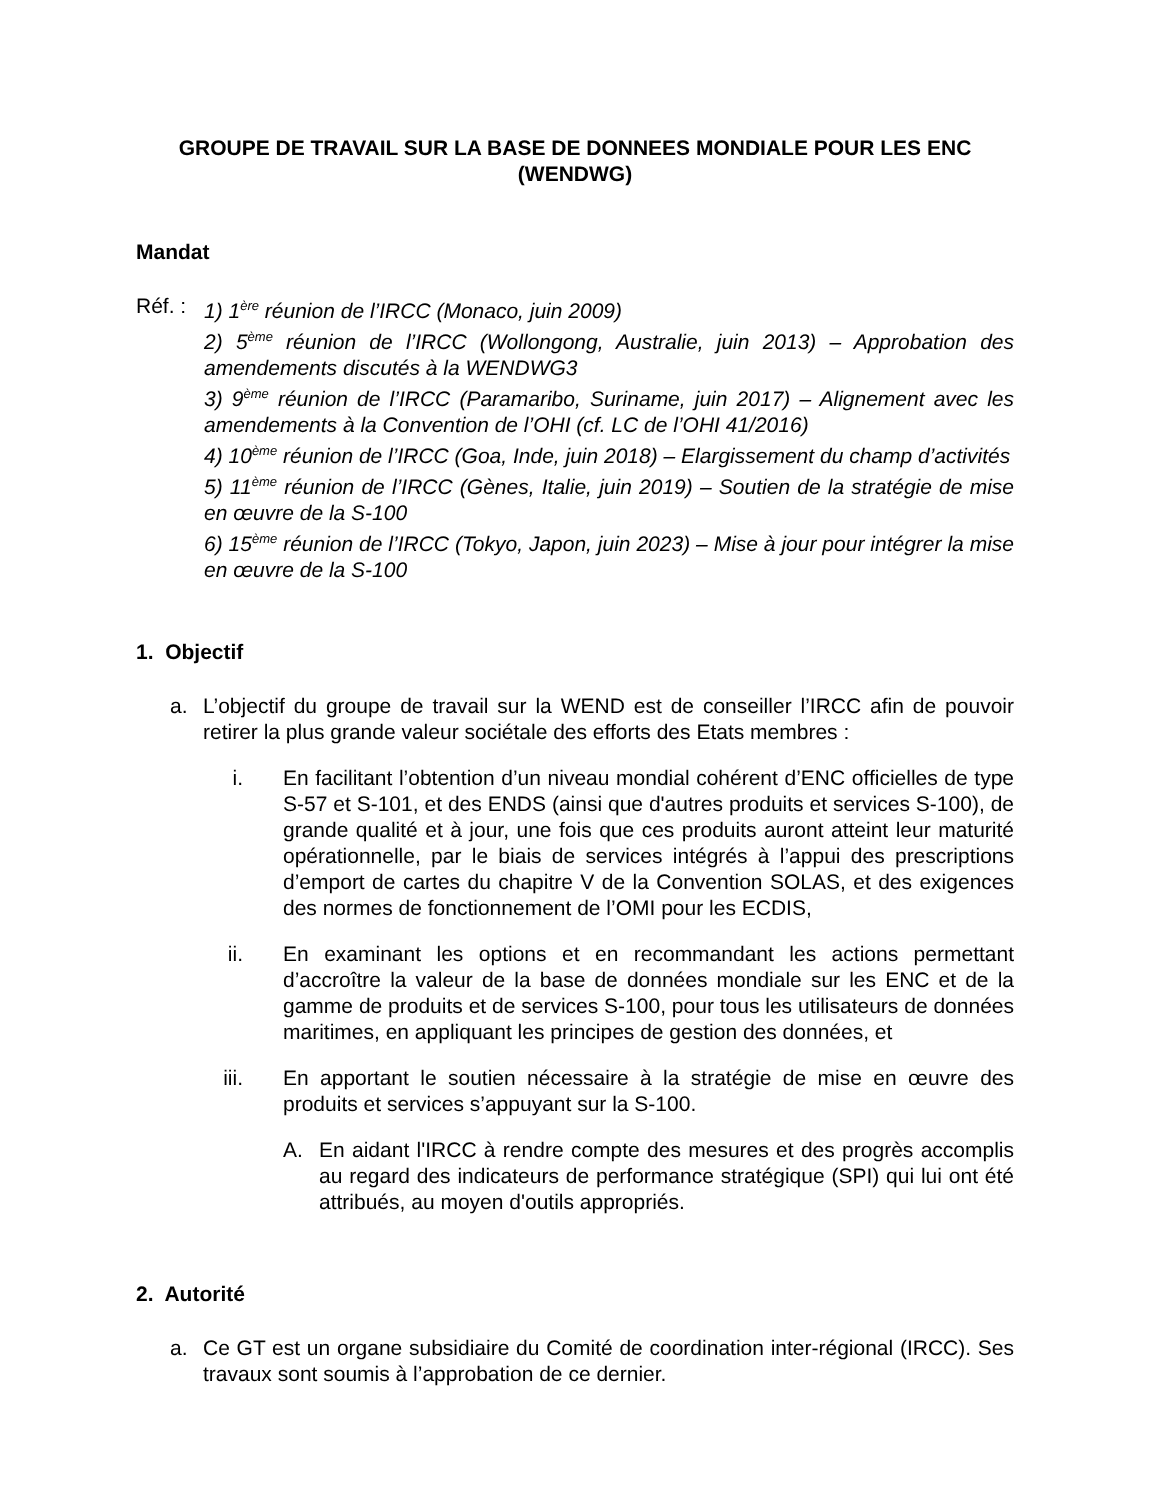GROUPE DE TRAVAIL SUR LA BASE DE DONNEES MONDIALE POUR LES ENC
(WENDWG)
Mandat
Réf. :
1) 1<sup>ère</sup> réunion de l’IRCC (Monaco, juin 2009)
2) 5<sup>ème</sup> réunion de l’IRCC (Wollongong, Australie, juin 2013) – Approbation des amendements discutés à la WENDWG3
3) 9<sup>ème</sup> réunion de l’IRCC (Paramaribo, Suriname, juin 2017) – Alignement avec les amendements à la Convention de l’OHI (cf. LC de l’OHI 41/2016)
4) 10<sup>ème</sup> réunion de l’IRCC (Goa, Inde, juin 2018) – Elargissement du champ d’activités
5) 11<sup>ème</sup> réunion de l’IRCC (Gènes, Italie, juin 2019) – Soutien de la stratégie de mise en œuvre de la S-100
6) 15<sup>ème</sup> réunion de l’IRCC (Tokyo, Japon, juin 2023) – Mise à jour pour intégrer la mise en œuvre de la S-100
1. Objectif
a. L’objectif du groupe de travail sur la WEND est de conseiller l’IRCC afin de pouvoir retirer la plus grande valeur sociétale des efforts des Etats membres :
i. En facilitant l’obtention d’un niveau mondial cohérent d’ENC officielles de type S-57 et S-101, et des ENDS (ainsi que d'autres produits et services S-100), de grande qualité et à jour, une fois que ces produits auront atteint leur maturité opérationnelle, par le biais de services intégrés à l’appui des prescriptions d’emport de cartes du chapitre V de la Convention SOLAS, et des exigences des normes de fonctionnement de l’OMI pour les ECDIS,
ii. En examinant les options et en recommandant les actions permettant d’accroître la valeur de la base de données mondiale sur les ENC et de la gamme de produits et de services S-100, pour tous les utilisateurs de données maritimes, en appliquant les principes de gestion des données, et
iii. En apportant le soutien nécessaire à la stratégie de mise en œuvre des produits et services s’appuyant sur la S-100.
A. En aidant l'IRCC à rendre compte des mesures et des progrès accomplis au regard des indicateurs de performance stratégique (SPI) qui lui ont été attribués, au moyen d'outils appropriés.
2. Autorité
a. Ce GT est un organe subsidiaire du Comité de coordination inter-régional (IRCC). Ses travaux sont soumis à l’approbation de ce dernier.